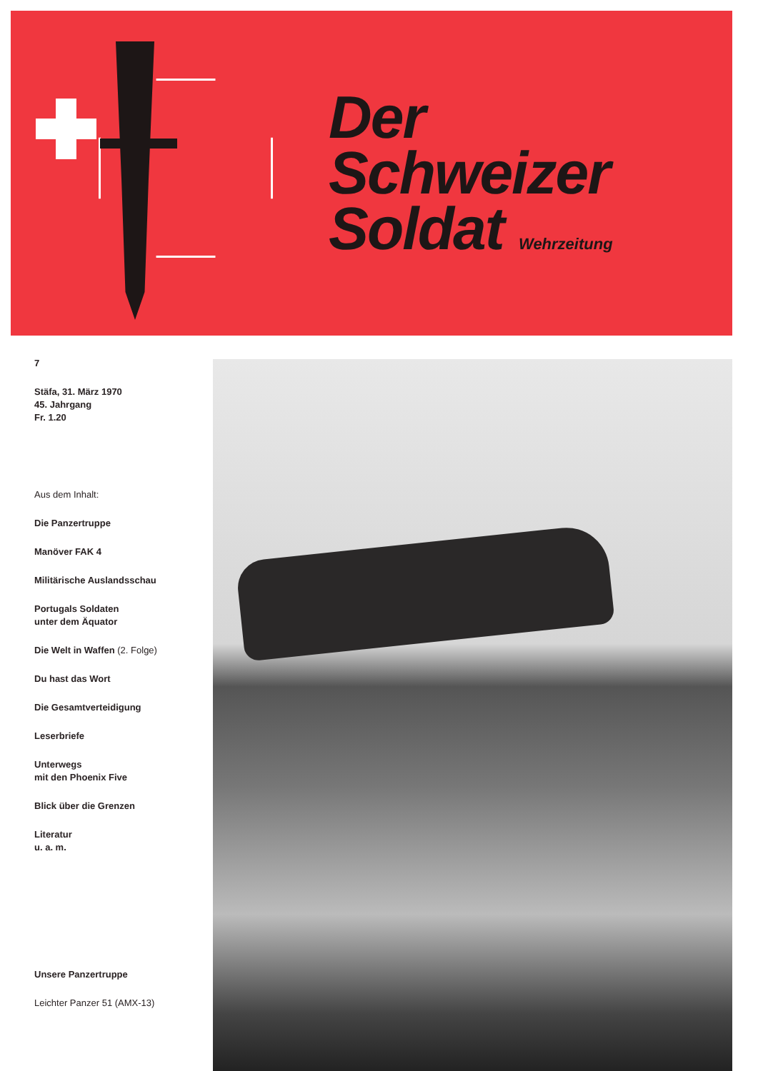Der
Schweizer
Soldat Wehrzeitung
7
Stäfa, 31. März 1970
45. Jahrgang
Fr. 1.20
Aus dem Inhalt:
Die Panzertruppe
Manöver FAK 4
Militärische Auslandsschau
Portugals Soldaten
unter dem Äquator
Die Welt in Waffen (2. Folge)
Du hast das Wort
Die Gesamtverteidigung
Leserbriefe
Unterwegs
mit den Phoenix Five
Blick über die Grenzen
Literatur
u. a. m.
Unsere Panzertruppe
Leichter Panzer 51 (AMX-13)